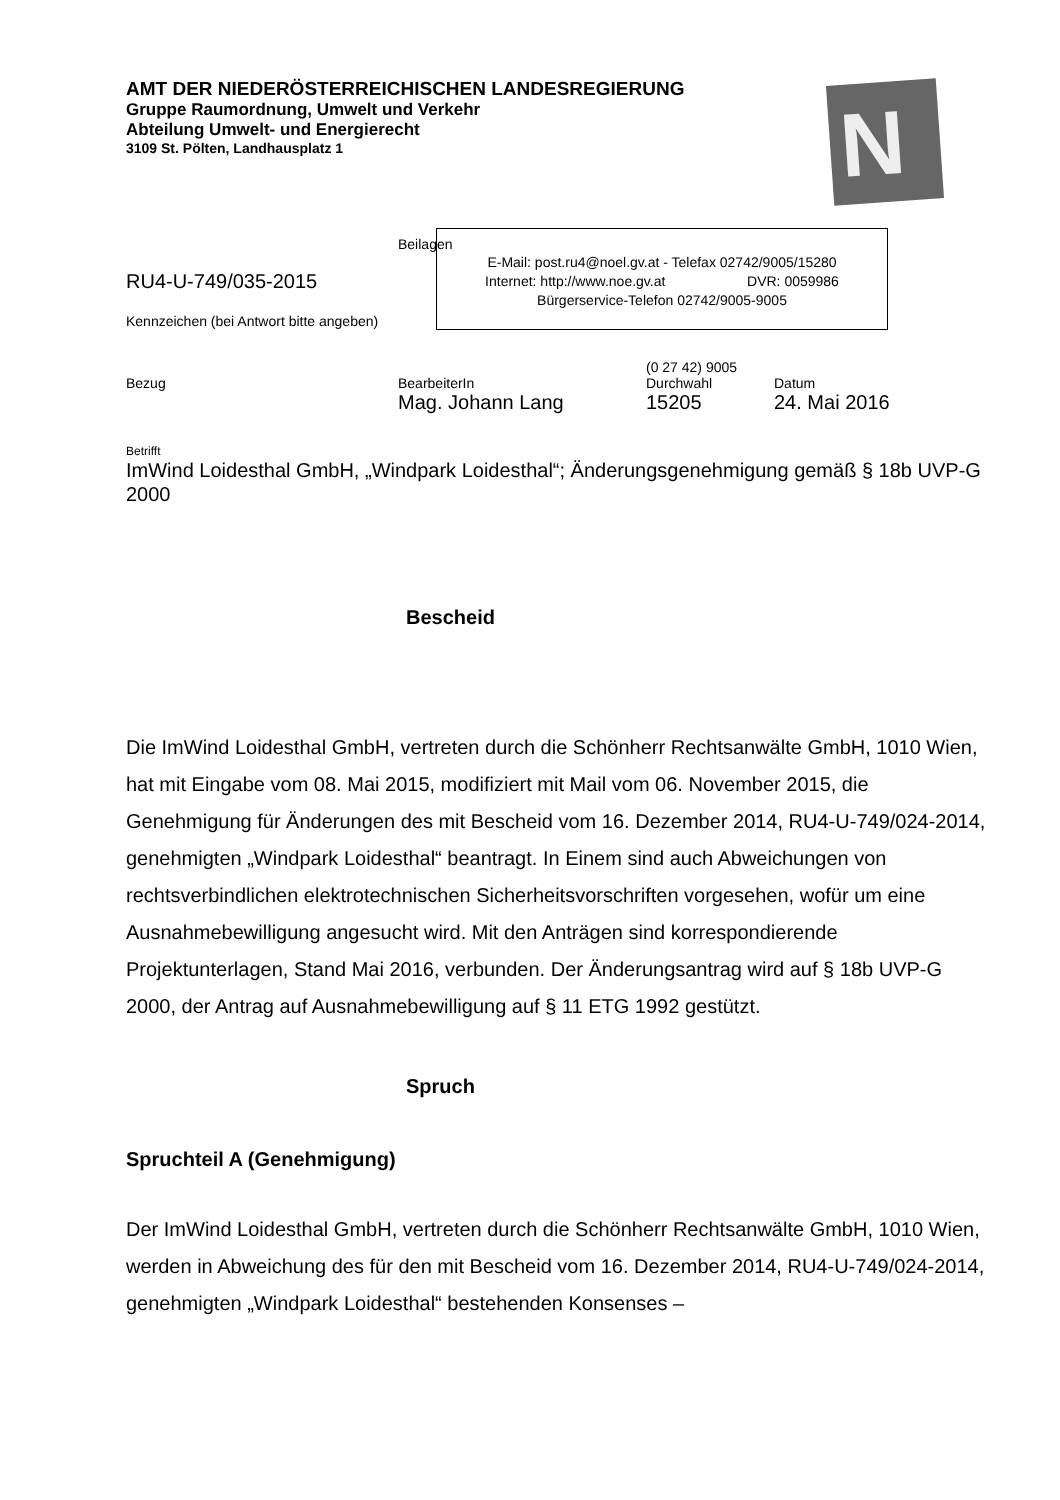AMT DER NIEDERÖSTERREICHISCHEN LANDESREGIERUNG
Gruppe Raumordnung, Umwelt und Verkehr
Abteilung Umwelt- und Energierecht
3109 St. Pölten, Landhausplatz 1
N
Beilagen
RU4-U-749/035-2015
Kennzeichen (bei Antwort bitte angeben)
E-Mail: post.ru4@noel.gv.at - Telefax 02742/9005/15280
Internet: http://www.noe.gv.at DVR: 0059986
Bürgerservice-Telefon 02742/9005-9005
(0 27 42) 9005
Bezug BearbeiterIn Durchwahl Datum
Mag. Johann Lang 15205 24. Mai 2016
Betrifft
ImWind Loidesthal GmbH, „Windpark Loidesthal“; Änderungsgenehmigung gemäß § 18b UVP-G 2000
Bescheid
Die ImWind Loidesthal GmbH, vertreten durch die Schönherr Rechtsanwälte GmbH, 1010 Wien, hat mit Eingabe vom 08. Mai 2015, modifiziert mit Mail vom 06. November 2015, die Genehmigung für Änderungen des mit Bescheid vom 16. Dezember 2014, RU4-U-749/024-2014, genehmigten „Windpark Loidesthal“ beantragt. In Einem sind auch Abweichungen von rechtsverbindlichen elektrotechnischen Sicherheitsvorschriften vorgesehen, wofür um eine Ausnahmebewilligung angesucht wird. Mit den Anträgen sind korrespondierende Projektunterlagen, Stand Mai 2016, verbunden. Der Änderungsantrag wird auf § 18b UVP-G 2000, der Antrag auf Ausnahmebewilligung auf § 11 ETG 1992 gestützt.
Spruch
Spruchteil A (Genehmigung)
Der ImWind Loidesthal GmbH, vertreten durch die Schönherr Rechtsanwälte GmbH, 1010 Wien, werden in Abweichung des für den mit Bescheid vom 16. Dezember 2014, RU4-U-749/024-2014, genehmigten „Windpark Loidesthal“ bestehenden Konsenses –